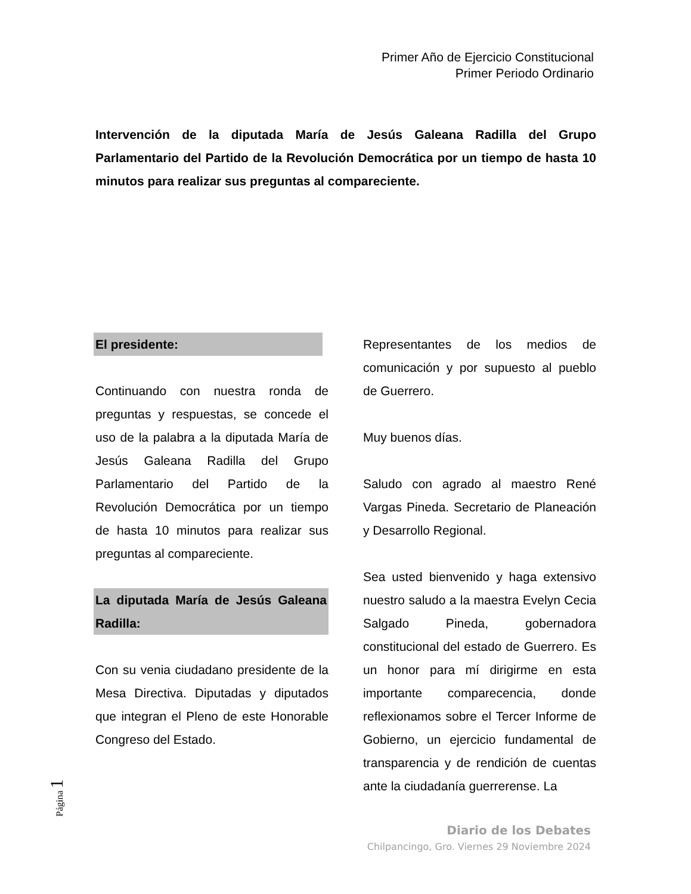Primer Año de Ejercicio Constitucional
Primer Periodo Ordinario
Intervención de la diputada María de Jesús Galeana Radilla del Grupo Parlamentario del Partido de la Revolución Democrática por un tiempo de hasta 10 minutos para realizar sus preguntas al compareciente.
El presidente:
Continuando con nuestra ronda de preguntas y respuestas, se concede el uso de la palabra a la diputada María de Jesús Galeana Radilla del Grupo Parlamentario del Partido de la Revolución Democrática por un tiempo de hasta 10 minutos para realizar sus preguntas al compareciente.
La diputada María de Jesús Galeana Radilla:
Con su venia ciudadano presidente de la Mesa Directiva. Diputadas y diputados que integran el Pleno de este Honorable Congreso del Estado.
Representantes de los medios de comunicación y por supuesto al pueblo de Guerrero.
Muy buenos días.
Saludo con agrado al maestro René Vargas Pineda. Secretario de Planeación y Desarrollo Regional.
Sea usted bienvenido y haga extensivo nuestro saludo a la maestra Evelyn Cecia Salgado Pineda, gobernadora constitucional del estado de Guerrero. Es un honor para mí dirigirme en esta importante comparecencia, donde reflexionamos sobre el Tercer Informe de Gobierno, un ejercicio fundamental de transparencia y de rendición de cuentas ante la ciudadanía guerrerense. La
Página 1
Diario de los Debates
Chilpancingo, Gro. Viernes 29 Noviembre 2024